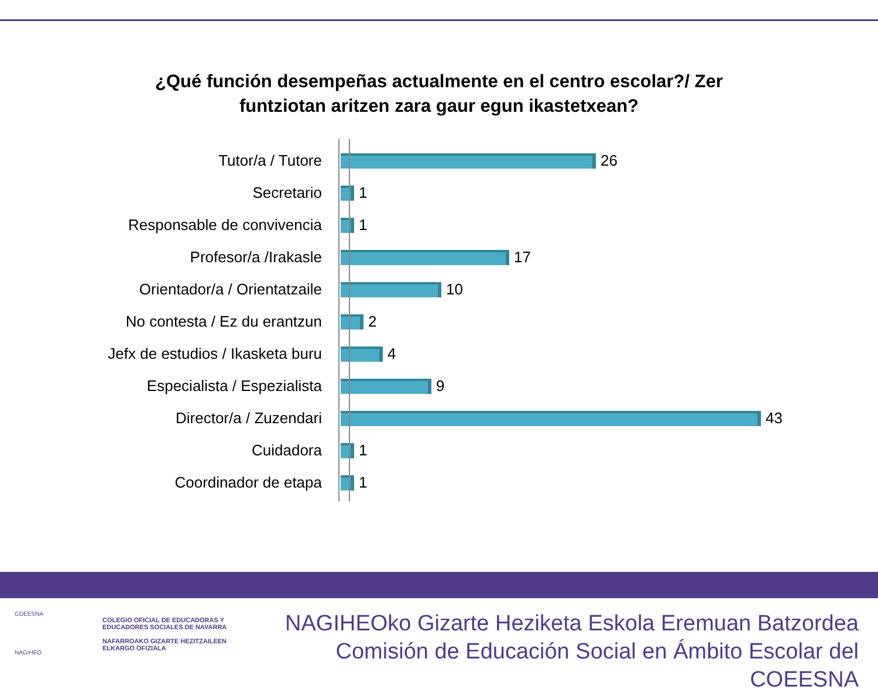¿Qué función desempeñas actualmente en el centro escolar?/ Zer
funtziotan aritzen zara gaur egun ikastetxean?
Tutor/a / Tutore 26
Secretario 1
Responsable de convivencia 1
Profesor/a /Irakasle 17
Orientador/a / Orientatzaile 10
No contesta / Ez du erantzun 2
Jefx de estudios / Ikasketa buru 4
Especialista / Espezialista 9
Director/a / Zuzendari 43
Cuidadora 1
Coordinador de etapa 1
COEESNA
NAGIHEO
COLEGIO OFICIAL DE EDUCADORAS Y
EDUCADORES SOCIALES DE NAVARRA
NAFARROAKO GIZARTE HEZITZAILEEN
ELKARGO OFIZIALA
NAGIHEOko Gizarte Heziketa Eskola Eremuan Batzordea
Comisión de Educación Social en Ámbito Escolar del COEESNA